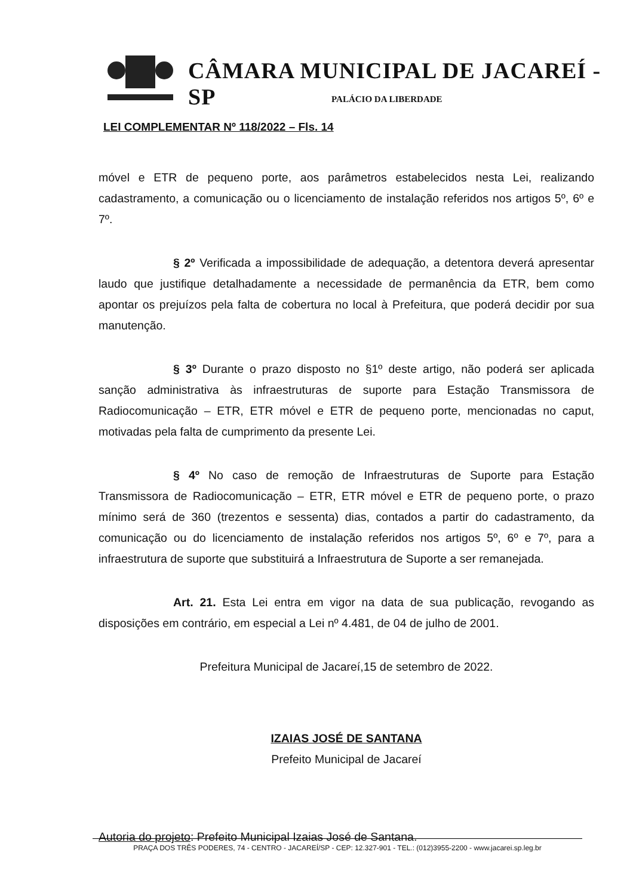CÂMARA MUNICIPAL DE JACAREÍ - SP
PALÁCIO DA LIBERDADE
LEI COMPLEMENTAR Nº 118/2022 – Fls. 14
móvel e ETR de pequeno porte, aos parâmetros estabelecidos nesta Lei, realizando cadastramento, a comunicação ou o licenciamento de instalação referidos nos artigos 5º, 6º e 7º.
§ 2º Verificada a impossibilidade de adequação, a detentora deverá apresentar laudo que justifique detalhadamente a necessidade de permanência da ETR, bem como apontar os prejuízos pela falta de cobertura no local à Prefeitura, que poderá decidir por sua manutenção.
§ 3º Durante o prazo disposto no §1º deste artigo, não poderá ser aplicada sanção administrativa às infraestruturas de suporte para Estação Transmissora de Radiocomunicação – ETR, ETR móvel e ETR de pequeno porte, mencionadas no caput, motivadas pela falta de cumprimento da presente Lei.
§ 4º No caso de remoção de Infraestruturas de Suporte para Estação Transmissora de Radiocomunicação – ETR, ETR móvel e ETR de pequeno porte, o prazo mínimo será de 360 (trezentos e sessenta) dias, contados a partir do cadastramento, da comunicação ou do licenciamento de instalação referidos nos artigos 5º, 6º e 7º, para a infraestrutura de suporte que substituirá a Infraestrutura de Suporte a ser remanejada.
Art. 21. Esta Lei entra em vigor na data de sua publicação, revogando as disposições em contrário, em especial a Lei nº 4.481, de 04 de julho de 2001.
Prefeitura Municipal de Jacareí,15 de setembro de 2022.
IZAIAS JOSÉ DE SANTANA
Prefeito Municipal de Jacareí
Autoria do projeto: Prefeito Municipal Izaias José de Santana.
PRAÇA DOS TRÊS PODERES, 74 - CENTRO - JACAREÍ/SP - CEP: 12.327-901 - TEL.: (012)3955-2200 - www.jacarei.sp.leg.br